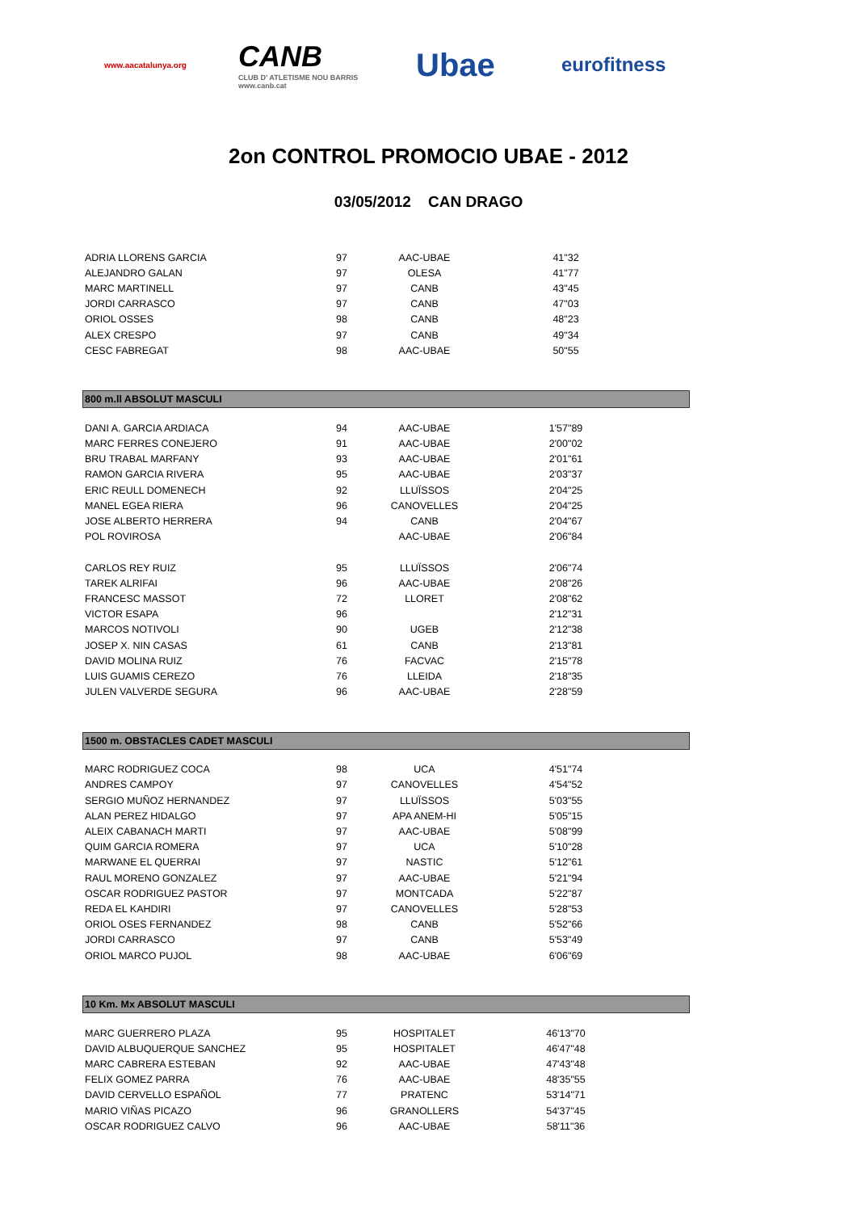www.aacatalunya.org
CANB
CLUB D' ATLETISME NOU BARRIS
www.canb.cat
Ubae
eurofitness
2on CONTROL PROMOCIO UBAE - 2012
03/05/2012 CAN DRAGO
| ADRIA LLORENS GARCIA | 97 | AAC-UBAE | 41"32 | |
| ALEJANDRO GALAN | 97 | OLESA | 41"77 | |
| MARC MARTINELL | 97 | CANB | 43"45 | |
| JORDI CARRASCO | 97 | CANB | 47"03 | |
| ORIOL OSSES | 98 | CANB | 48"23 | |
| ALEX CRESPO | 97 | CANB | 49"34 | |
| CESC FABREGAT | 98 | AAC-UBAE | 50"55 | |
800 m.ll ABSOLUT MASCULI
| DANI A. GARCIA ARDIACA | 94 | AAC-UBAE | 1'57"89 | |
| MARC FERRES CONEJERO | 91 | AAC-UBAE | 2'00"02 | |
| BRU TRABAL MARFANY | 93 | AAC-UBAE | 2'01"61 | |
| RAMON GARCIA RIVERA | 95 | AAC-UBAE | 2'03"37 | |
| ERIC REULL DOMENECH | 92 | LLUÏSSOS | 2'04"25 | |
| MANEL EGEA RIERA | 96 | CANOVELLES | 2'04"25 | |
| JOSE ALBERTO HERRERA | 94 | CANB | 2'04"67 | |
| POL ROVIROSA | | AAC-UBAE | 2'06"84 | |
| CARLOS REY RUIZ | 95 | LLUÏSSOS | 2'06"74 | |
| TAREK ALRIFAI | 96 | AAC-UBAE | 2'08"26 | |
| FRANCESC MASSOT | 72 | LLORET | 2'08"62 | |
| VICTOR ESAPA | 96 | | 2'12"31 | |
| MARCOS NOTIVOLI | 90 | UGEB | 2'12"38 | |
| JOSEP X. NIN CASAS | 61 | CANB | 2'13"81 | |
| DAVID MOLINA RUIZ | 76 | FACVAC | 2'15"78 | |
| LUIS GUAMIS CEREZO | 76 | LLEIDA | 2'18"35 | |
| JULEN VALVERDE SEGURA | 96 | AAC-UBAE | 2'28"59 | |
1500 m. OBSTACLES CADET MASCULI
| MARC RODRIGUEZ COCA | 98 | UCA | 4'51"74 | |
| ANDRES CAMPOY | 97 | CANOVELLES | 4'54"52 | |
| SERGIO MUÑOZ HERNANDEZ | 97 | LLUÏSSOS | 5'03"55 | |
| ALAN PEREZ HIDALGO | 97 | APA ANEM-HI | 5'05"15 | |
| ALEIX CABANACH MARTI | 97 | AAC-UBAE | 5'08"99 | |
| QUIM GARCIA ROMERA | 97 | UCA | 5'10"28 | |
| MARWANE EL QUERRAI | 97 | NASTIC | 5'12"61 | |
| RAUL MORENO GONZALEZ | 97 | AAC-UBAE | 5'21"94 | |
| OSCAR RODRIGUEZ PASTOR | 97 | MONTCADA | 5'22"87 | |
| REDA EL KAHDIRI | 97 | CANOVELLES | 5'28"53 | |
| ORIOL OSES FERNANDEZ | 98 | CANB | 5'52"66 | |
| JORDI CARRASCO | 97 | CANB | 5'53"49 | |
| ORIOL MARCO PUJOL | 98 | AAC-UBAE | 6'06"69 | |
10 Km. Mx ABSOLUT MASCULI
| MARC GUERRERO PLAZA | 95 | HOSPITALET | 46'13"70 | |
| DAVID ALBUQUERQUE SANCHEZ | 95 | HOSPITALET | 46'47"48 | |
| MARC CABRERA ESTEBAN | 92 | AAC-UBAE | 47'43"48 | |
| FELIX GOMEZ PARRA | 76 | AAC-UBAE | 48'35"55 | |
| DAVID CERVELLO ESPAÑOL | 77 | PRATENC | 53'14"71 | |
| MARIO VIÑAS PICAZO | 96 | GRANOLLERS | 54'37"45 | |
| OSCAR RODRIGUEZ CALVO | 96 | AAC-UBAE | 58'11"36 | |